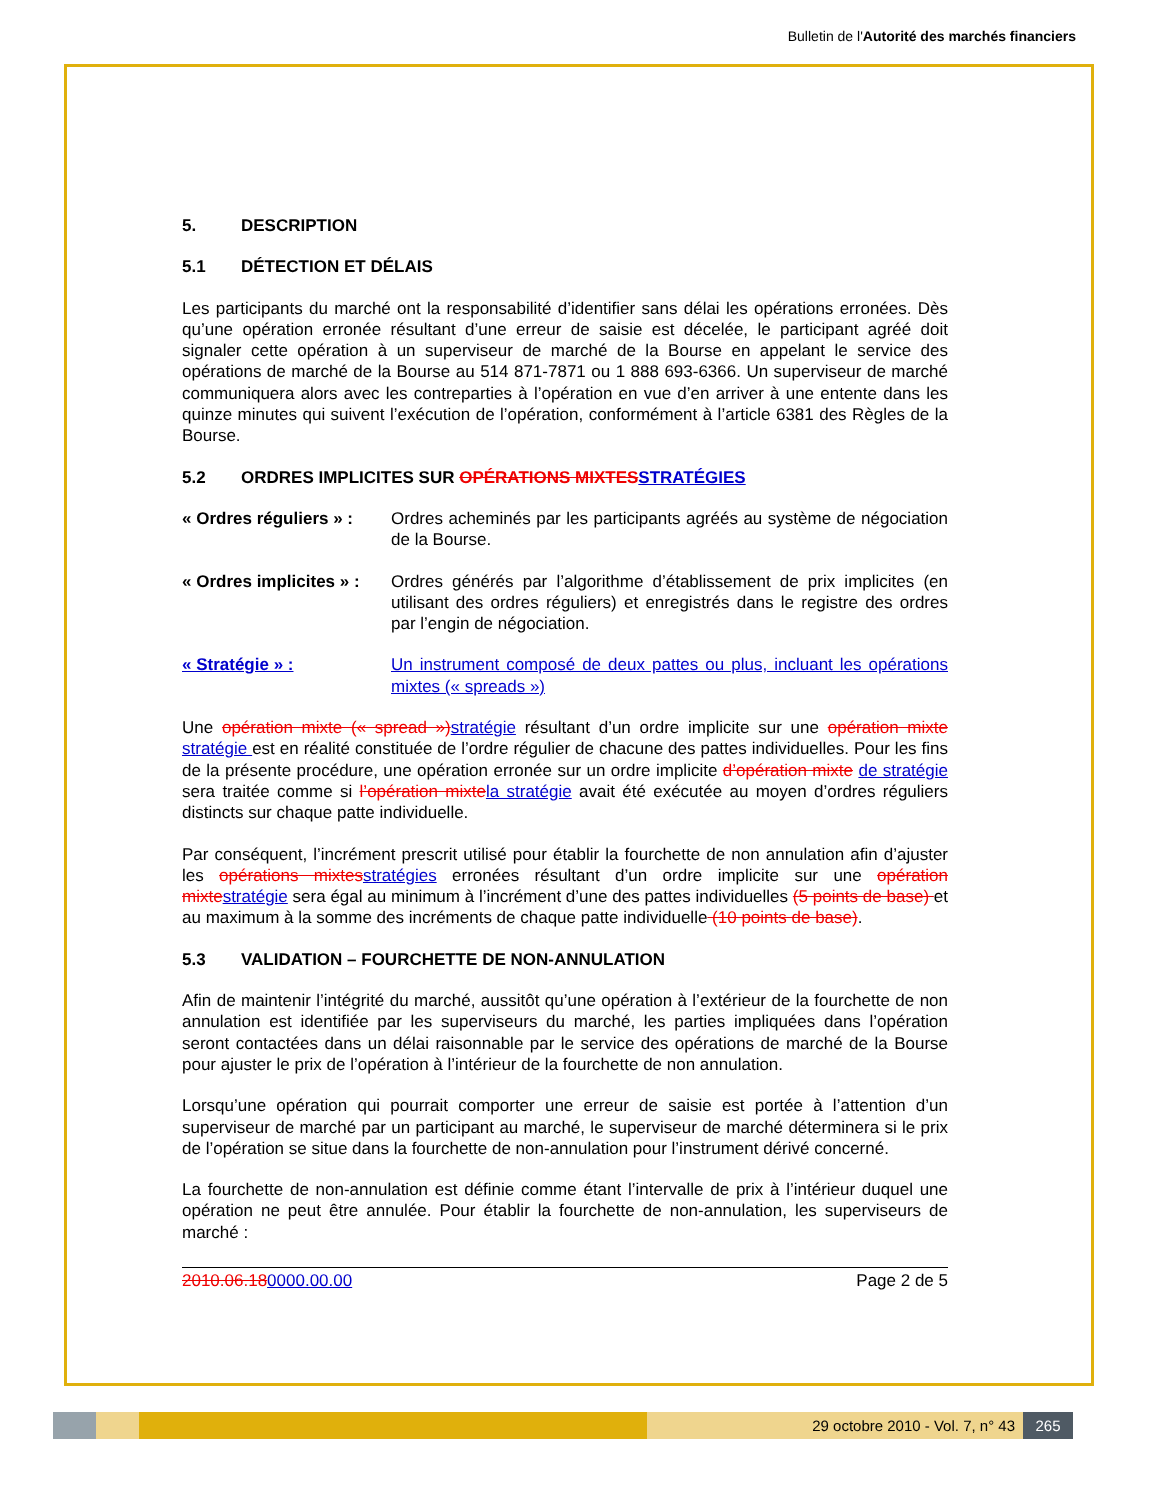Bulletin de l'Autorité des marchés financiers
5. DESCRIPTION
5.1 DÉTECTION ET DÉLAIS
Les participants du marché ont la responsabilité d’identifier sans délai les opérations erronées. Dès qu’une opération erronée résultant d’une erreur de saisie est décelée, le participant agréé doit signaler cette opération à un superviseur de marché de la Bourse en appelant le service des opérations de marché de la Bourse au 514 871-7871 ou 1 888 693-6366. Un superviseur de marché communiquera alors avec les contreparties à l’opération en vue d’en arriver à une entente dans les quinze minutes qui suivent l’exécution de l’opération, conformément à l’article 6381 des Règles de la Bourse.
5.2 ORDRES IMPLICITES SUR OPÉRATIONS MIXTES STRATÉGIES
« Ordres réguliers » :
Ordres acheminés par les participants agréés au système de négociation de la Bourse.
« Ordres implicites » :
Ordres générés par l’algorithme d’établissement de prix implicites (en utilisant des ordres réguliers) et enregistrés dans le registre des ordres par l’engin de négociation.
« Stratégie » : Un instrument composé de deux pattes ou plus, incluant les opérations mixtes (« spreads »)
Une opération mixte (« spread ») stratégie résultant d’un ordre implicite sur une opération mixte stratégie est en réalité constituée de l’ordre régulier de chacune des pattes individuelles. Pour les fins de la présente procédure, une opération erronée sur un ordre implicite d’opération mixte de stratégie sera traitée comme si l’opération mixte la stratégie avait été exécutée au moyen d’ordres réguliers distincts sur chaque patte individuelle.
Par conséquent, l’incrément prescrit utilisé pour établir la fourchette de non annulation afin d’ajuster les opérations mixtes stratégies erronées résultant d’un ordre implicite sur une opération mixte stratégie sera égal au minimum à l’incrément d’une des pattes individuelles (5 points de base) et au maximum à la somme des incréments de chaque patte individuelle (10 points de base).
5.3 VALIDATION – FOURCHETTE DE NON-ANNULATION
Afin de maintenir l’intégrité du marché, aussitôt qu’une opération à l’extérieur de la fourchette de non annulation est identifiée par les superviseurs du marché, les parties impliquées dans l’opération seront contactées dans un délai raisonnable par le service des opérations de marché de la Bourse pour ajuster le prix de l’opération à l’intérieur de la fourchette de non annulation.
Lorsqu’une opération qui pourrait comporter une erreur de saisie est portée à l’attention d’un superviseur de marché par un participant au marché, le superviseur de marché déterminera si le prix de l’opération se situe dans la fourchette de non-annulation pour l’instrument dérivé concerné.
La fourchette de non-annulation est définie comme étant l’intervalle de prix à l’intérieur duquel une opération ne peut être annulée. Pour établir la fourchette de non-annulation, les superviseurs de marché :
2010.06.180000.00.00 Page 2 de 5
29 octobre 2010 - Vol. 7, n° 43 265